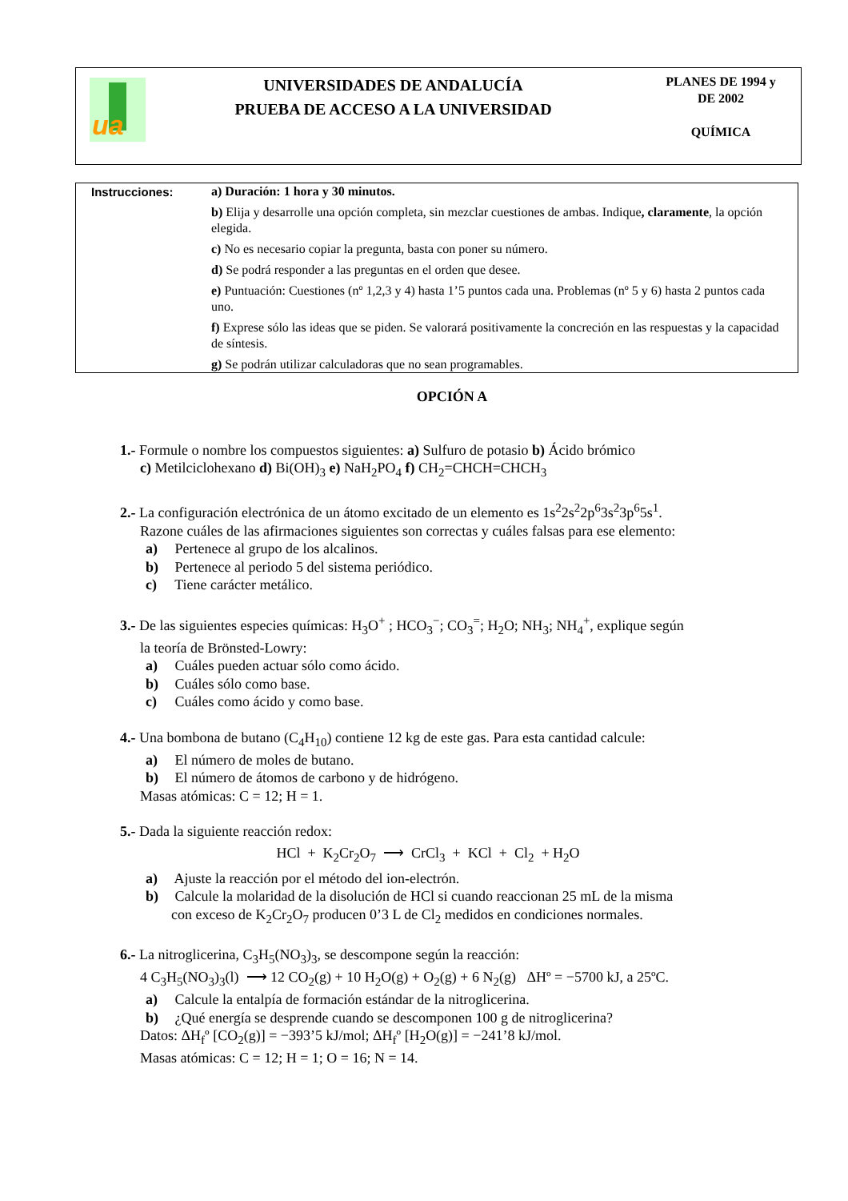ua
UNIVERSIDADES DE ANDALUCÍA
PRUEBA DE ACCESO A LA UNIVERSIDAD
PLANES DE 1994 y
DE 2002
QUÍMICA
Instrucciones:
a) Duración: 1 hora y 30 minutos.
b) Elija y desarrolle una opción completa, sin mezclar cuestiones de ambas. Indique, claramente, la opción elegida.
c) No es necesario copiar la pregunta, basta con poner su número.
d) Se podrá responder a las preguntas en el orden que desee.
e) Puntuación: Cuestiones (nº 1,2,3 y 4) hasta 1’5 puntos cada una. Problemas (nº 5 y 6) hasta 2 puntos cada uno.
f) Exprese sólo las ideas que se piden. Se valorará positivamente la concreción en las respuestas y la capacidad de síntesis.
g) Se podrán utilizar calculadoras que no sean programables.
OPCIÓN A
1.- Formule o nombre los compuestos siguientes: a) Sulfuro de potasio b) Ácido brómico
c) Metilciclohexano d) Bi(OH)<sub>3</sub> e) NaH<sub>2</sub>PO<sub>4</sub> f) CH<sub>2</sub>=CHCH=CHCH<sub>3</sub>
2.- La configuración electrónica de un átomo excitado de un elemento es 1s<sup>2</sup>2s<sup>2</sup>2p<sup>6</sup>3s<sup>2</sup>3p<sup>6</sup>5s<sup>1</sup>.
Razone cuáles de las afirmaciones siguientes son correctas y cuáles falsas para ese elemento:
a) Pertenece al grupo de los alcalinos.
b) Pertenece al periodo 5 del sistema periódico.
c) Tiene carácter metálico.
3.- De las siguientes especies químicas: H<sub>3</sub>O<sup>+</sup> ; HCO<sub>3</sub><sup>−</sup>; CO<sub>3</sub><sup>=</sup>; H<sub>2</sub>O; NH<sub>3</sub>; NH<sub>4</sub><sup>+</sup>, explique según
la teoría de Brönsted-Lowry:
a) Cuáles pueden actuar sólo como ácido.
b) Cuáles sólo como base.
c) Cuáles como ácido y como base.
4.- Una bombona de butano (C<sub>4</sub>H<sub>10</sub>) contiene 12 kg de este gas. Para esta cantidad calcule:
a) El número de moles de butano.
b) El número de átomos de carbono y de hidrógeno.
Masas atómicas: C = 12; H = 1.
5.- Dada la siguiente reacción redox:
HCl + K<sub>2</sub>Cr<sub>2</sub>O<sub>7</sub> ⟶ CrCl<sub>3</sub> + KCl + Cl<sub>2</sub> + H<sub>2</sub>O
a) Ajuste la reacción por el método del ion-electrón.
b) Calcule la molaridad de la disolución de HCl si cuando reaccionan 25 mL de la misma
con exceso de K<sub>2</sub>Cr<sub>2</sub>O<sub>7</sub> producen 0’3 L de Cl<sub>2</sub> medidos en condiciones normales.
6.- La nitroglicerina, C<sub>3</sub>H<sub>5</sub>(NO<sub>3</sub>)<sub>3</sub>, se descompone según la reacción:
4 C<sub>3</sub>H<sub>5</sub>(NO<sub>3</sub>)<sub>3</sub>(l) ⟶ 12 CO<sub>2</sub>(g) + 10 H<sub>2</sub>O(g) + O<sub>2</sub>(g) + 6 N<sub>2</sub>(g) ΔHº = −5700 kJ, a 25ºC.
a) Calcule la entalpía de formación estándar de la nitroglicerina.
b) ¿Qué energía se desprende cuando se descomponen 100 g de nitroglicerina?
Datos: ΔH<sub>f</sub>º [CO<sub>2</sub>(g)] = −393’5 kJ/mol; ΔH<sub>f</sub>º [H<sub>2</sub>O(g)] = −241’8 kJ/mol.
Masas atómicas: C = 12; H = 1; O = 16; N = 14.